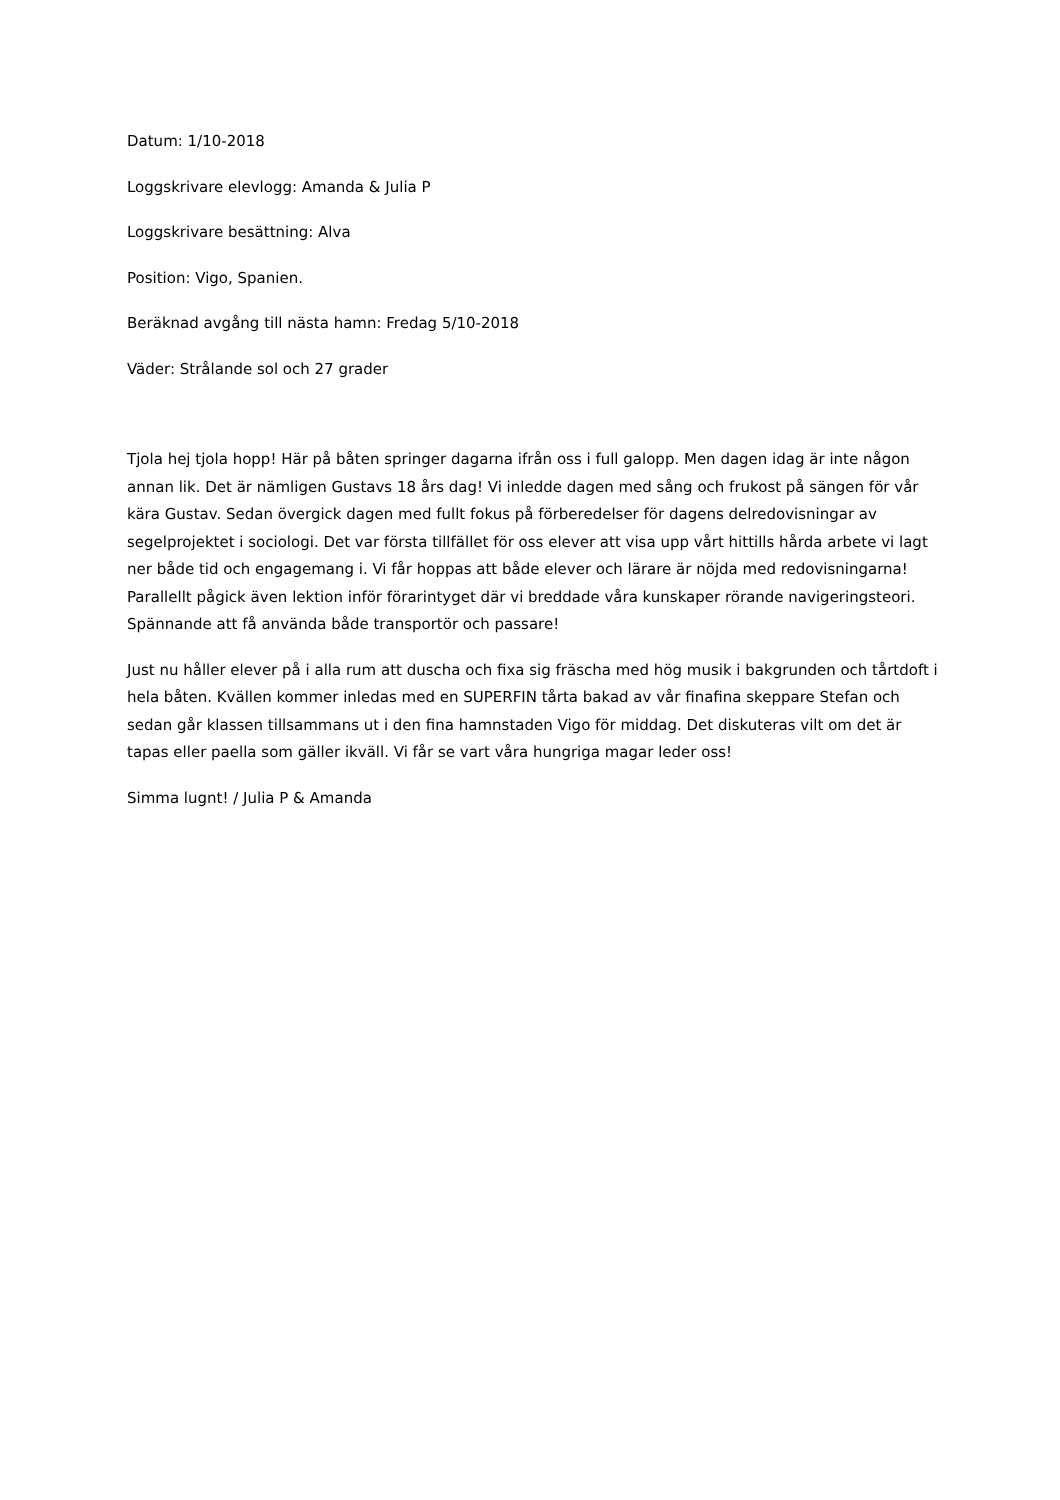Datum: 1/10-2018
Loggskrivare elevlogg: Amanda & Julia P
Loggskrivare besättning: Alva
Position: Vigo, Spanien.
Beräknad avgång till nästa hamn: Fredag 5/10-2018
Väder: Strålande sol och 27 grader
Tjola hej tjola hopp! Här på båten springer dagarna ifrån oss i full galopp. Men dagen idag är inte någon annan lik. Det är nämligen Gustavs 18 års dag! Vi inledde dagen med sång och frukost på sängen för vår kära Gustav. Sedan övergick dagen med fullt fokus på förberedelser för dagens delredovisningar av segelprojektet i sociologi. Det var första tillfället för oss elever att visa upp vårt hittills hårda arbete vi lagt ner både tid och engagemang i. Vi får hoppas att både elever och lärare är nöjda med redovisningarna! Parallellt pågick även lektion inför förarintyget där vi breddade våra kunskaper rörande navigeringsteori. Spännande att få använda både transportör och passare!
Just nu håller elever på i alla rum att duscha och fixa sig fräscha med hög musik i bakgrunden och tårtdoft i hela båten. Kvällen kommer inledas med en SUPERFIN tårta bakad av vår finafina skeppare Stefan och sedan går klassen tillsammans ut i den fina hamnstaden Vigo för middag. Det diskuteras vilt om det är tapas eller paella som gäller ikväll. Vi får se vart våra hungriga magar leder oss!
Simma lugnt! / Julia P & Amanda